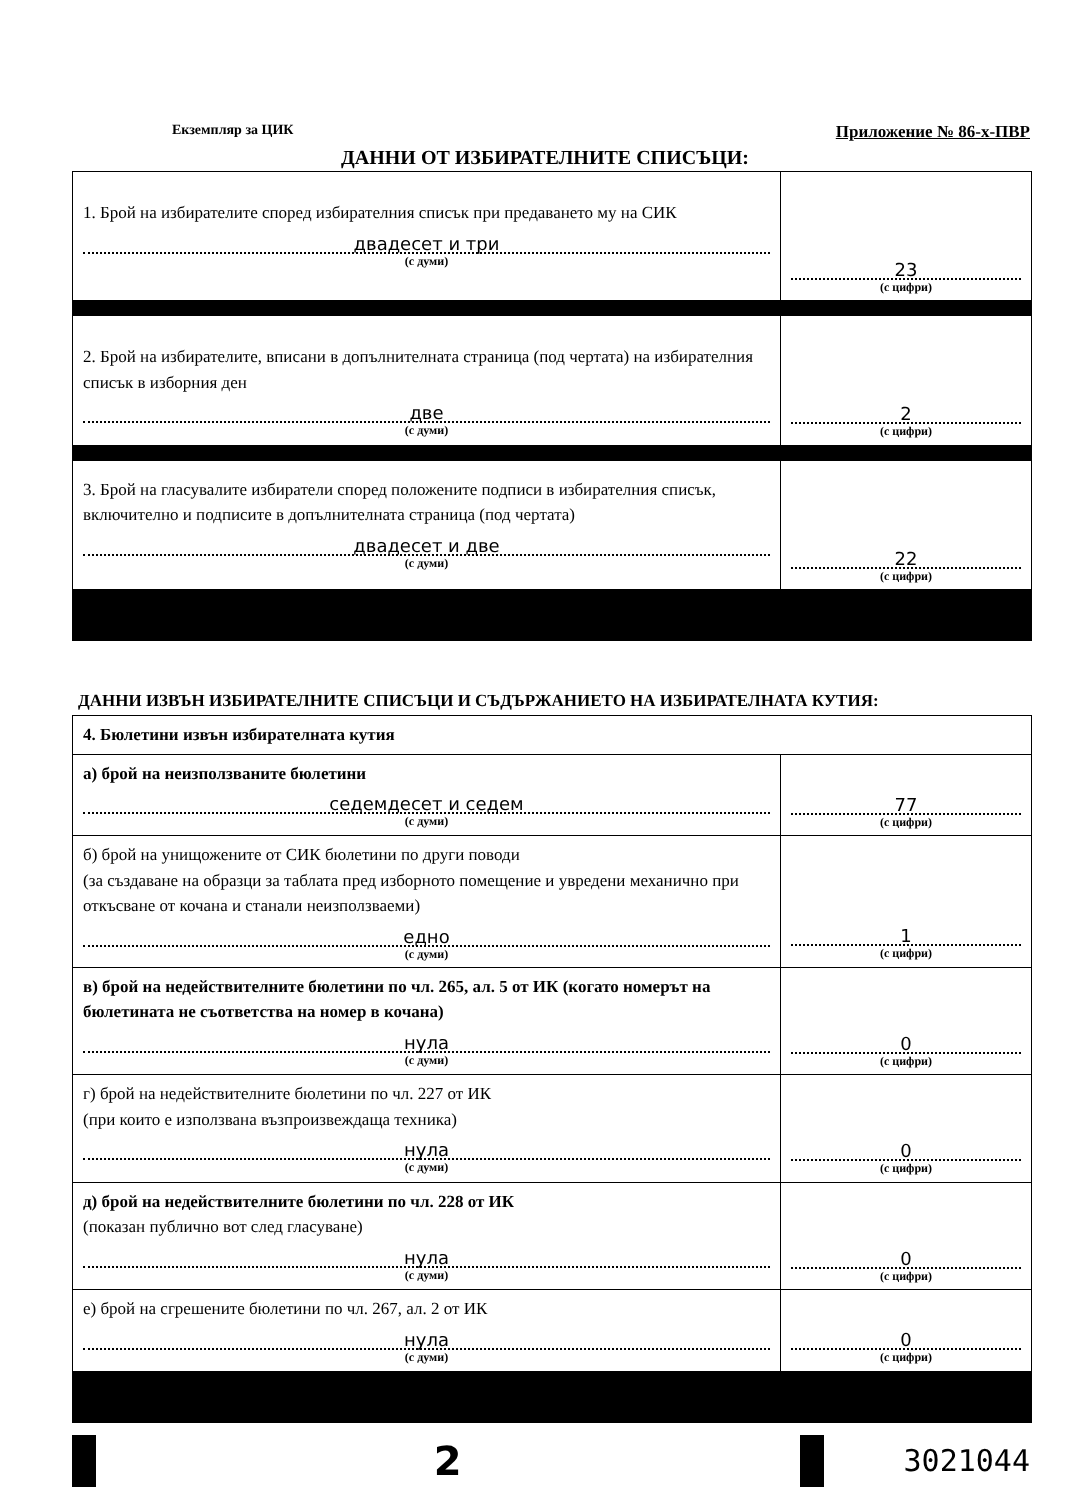Екземпляр за ЦИК Приложение № 86-х-ПВР
ДАННИ ОТ ИЗБИРАТЕЛНИТЕ СПИСЪЦИ:
| 1. Брой на избирателите според избирателния списък при предаването му на СИК двадесет и три (с думи) | 23 (с цифри) |
| 2. Брой на избирателите, вписани в допълнителната страница (под чертата) на избирателния списък в изборния ден две (с думи) | 2 (с цифри) |
| 3. Брой на гласувалите избиратели според положените подписи в избирателния списък, включително и подписите в допълнителната страница (под чертата) двадесет и две (с думи) | 22 (с цифри) |
ДАННИ ИЗВЪН ИЗБИРАТЕЛНИТЕ СПИСЪЦИ И СЪДЪРЖАНИЕТО НА ИЗБИРАТЕЛНАТА КУТИЯ:
| 4. Бюлетини извън избирателната кутия | |
| а) брой на неизползваните бюлетини седемдесет и седем (с думи) | 77 (с цифри) |
| б) брой на унищожените от СИК бюлетини по други поводи (за създаване на образци за таблата пред изборното помещение и увредени механично при откъсване от кочана и станали неизползваеми) едно (с думи) | 1 (с цифри) |
| в) брой на недействителните бюлетини по чл. 265, ал. 5 от ИК (когато номерът на бюлетината не съответства на номер в кочана) нула (с думи) | 0 (с цифри) |
| г) брой на недействителните бюлетини по чл. 227 от ИК (при които е използвана възпроизвеждаща техника) нула (с думи) | 0 (с цифри) |
| д) брой на недействителните бюлетини по чл. 228 от ИК (показан публично вот след гласуване) нула (с думи) | 0 (с цифри) |
| е) брой на сгрешените бюлетини по чл. 267, ал. 2 от ИК нула (с думи) | 0 (с цифри) |
2
3021044